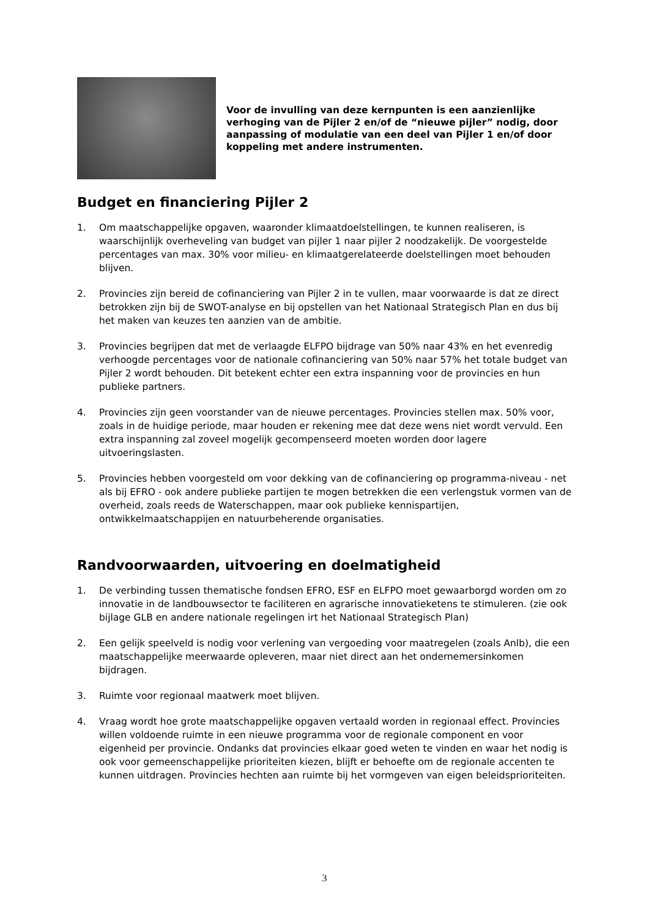Voor de invulling van deze kernpunten is een aanzienlijke verhoging van de Pijler 2 en/of de “nieuwe pijler” nodig, door aanpassing of modulatie van een deel van Pijler 1 en/of door koppeling met andere instrumenten.
Budget en financiering Pijler 2
1. Om maatschappelijke opgaven, waaronder klimaatdoelstellingen, te kunnen realiseren, is waarschijnlijk overheveling van budget van pijler 1 naar pijler 2 noodzakelijk. De voorgestelde percentages van max. 30% voor milieu- en klimaatgerelateerde doelstellingen moet behouden blijven.
2. Provincies zijn bereid de cofinanciering van Pijler 2 in te vullen, maar voorwaarde is dat ze direct betrokken zijn bij de SWOT-analyse en bij opstellen van het Nationaal Strategisch Plan en dus bij het maken van keuzes ten aanzien van de ambitie.
3. Provincies begrijpen dat met de verlaagde ELFPO bijdrage van 50% naar 43% en het evenredig verhoogde percentages voor de nationale cofinanciering van 50% naar 57% het totale budget van Pijler 2 wordt behouden. Dit betekent echter een extra inspanning voor de provincies en hun publieke partners.
4. Provincies zijn geen voorstander van de nieuwe percentages. Provincies stellen max. 50% voor, zoals in de huidige periode, maar houden er rekening mee dat deze wens niet wordt vervuld. Een extra inspanning zal zoveel mogelijk gecompenseerd moeten worden door lagere uitvoeringslasten.
5. Provincies hebben voorgesteld om voor dekking van de cofinanciering op programma-niveau - net als bij EFRO - ook andere publieke partijen te mogen betrekken die een verlengstuk vormen van de overheid, zoals reeds de Waterschappen, maar ook publieke kennispartijen, ontwikkelmaatschappijen en natuurbeherende organisaties.
Randvoorwaarden, uitvoering en doelmatigheid
1. De verbinding tussen thematische fondsen EFRO, ESF en ELFPO moet gewaarborgd worden om zo innovatie in de landbouwsector te faciliteren en agrarische innovatieketens te stimuleren. (zie ook bijlage GLB en andere nationale regelingen irt het Nationaal Strategisch Plan)
2. Een gelijk speelveld is nodig voor verlening van vergoeding voor maatregelen (zoals Anlb), die een maatschappelijke meerwaarde opleveren, maar niet direct aan het ondernemersinkomen bijdragen.
3. Ruimte voor regionaal maatwerk moet blijven.
4. Vraag wordt hoe grote maatschappelijke opgaven vertaald worden in regionaal effect. Provincies willen voldoende ruimte in een nieuwe programma voor de regionale component en voor eigenheid per provincie. Ondanks dat provincies elkaar goed weten te vinden en waar het nodig is ook voor gemeenschappelijke prioriteiten kiezen, blijft er behoefte om de regionale accenten te kunnen uitdragen. Provincies hechten aan ruimte bij het vormgeven van eigen beleidsprioriteiten.
3